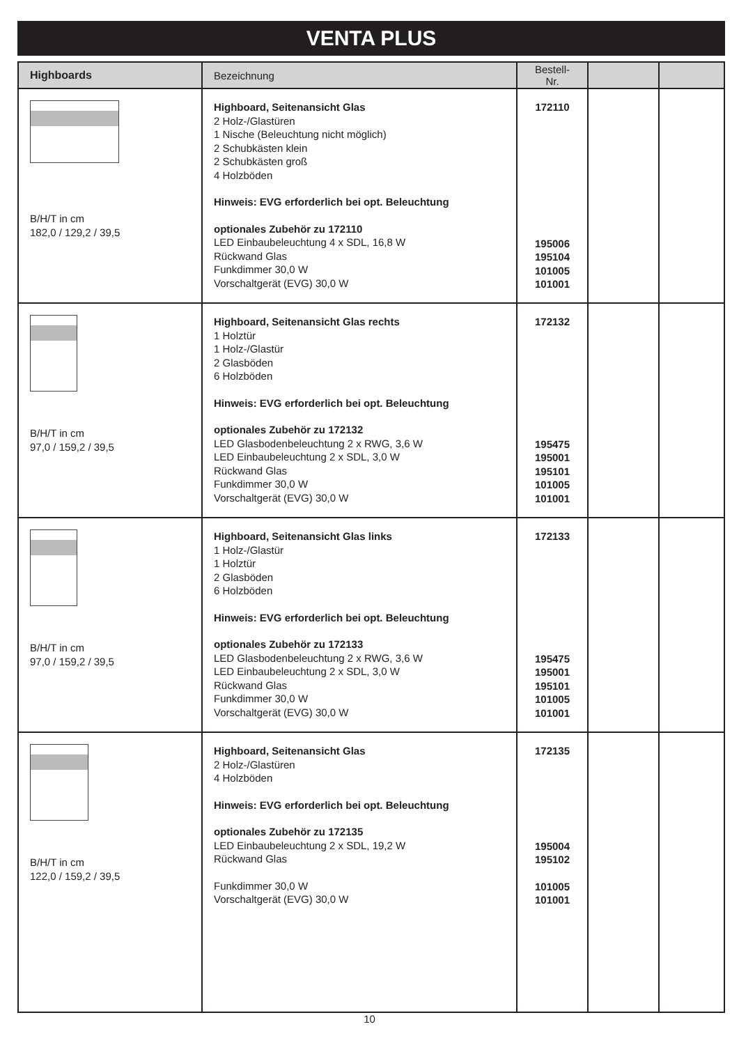VENTA PLUS
| Highboards | Bezeichnung | Bestell-Nr. | | |
| --- | --- | --- | --- | --- |
| B/H/T in cm 182,0 / 129,2 / 39,5 | Highboard, Seitenansicht Glas 2 Holz-/Glastüren 1 Nische (Beleuchtung nicht möglich) 2 Schubkästen klein 2 Schubkästen groß 4 Holzböden Hinweis: EVG erforderlich bei opt. Beleuchtung optionales Zubehör zu 172110 LED Einbaubeleuchtung 4 x SDL, 16,8 W Rückwand Glas Funkdimmer 30,0 W Vorschaltgerät (EVG) 30,0 W | 172110 195006 195104 101005 101001 | | |
| B/H/T in cm 97,0 / 159,2 / 39,5 | Highboard, Seitenansicht Glas rechts 1 Holztür 1 Holz-/Glastür 2 Glasböden 6 Holzböden Hinweis: EVG erforderlich bei opt. Beleuchtung optionales Zubehör zu 172132 LED Glasbodenbeleuchtung 2 x RWG, 3,6 W LED Einbaubeleuchtung 2 x SDL, 3,0 W Rückwand Glas Funkdimmer 30,0 W Vorschaltgerät (EVG) 30,0 W | 172132 195475 195001 195101 101005 101001 | | |
| B/H/T in cm 97,0 / 159,2 / 39,5 | Highboard, Seitenansicht Glas links 1 Holz-/Glastür 1 Holztür 2 Glasböden 6 Holzböden Hinweis: EVG erforderlich bei opt. Beleuchtung optionales Zubehör zu 172133 LED Glasbodenbeleuchtung 2 x RWG, 3,6 W LED Einbaubeleuchtung 2 x SDL, 3,0 W Rückwand Glas Funkdimmer 30,0 W Vorschaltgerät (EVG) 30,0 W | 172133 195475 195001 195101 101005 101001 | | |
| B/H/T in cm 122,0 / 159,2 / 39,5 | Highboard, Seitenansicht Glas 2 Holz-/Glastüren 4 Holzböden Hinweis: EVG erforderlich bei opt. Beleuchtung optionales Zubehör zu 172135 LED Einbaubeleuchtung 2 x SDL, 19,2 W Rückwand Glas Funkdimmer 30,0 W Vorschaltgerät (EVG) 30,0 W | 172135 195004 195102 101005 101001 | | |
10